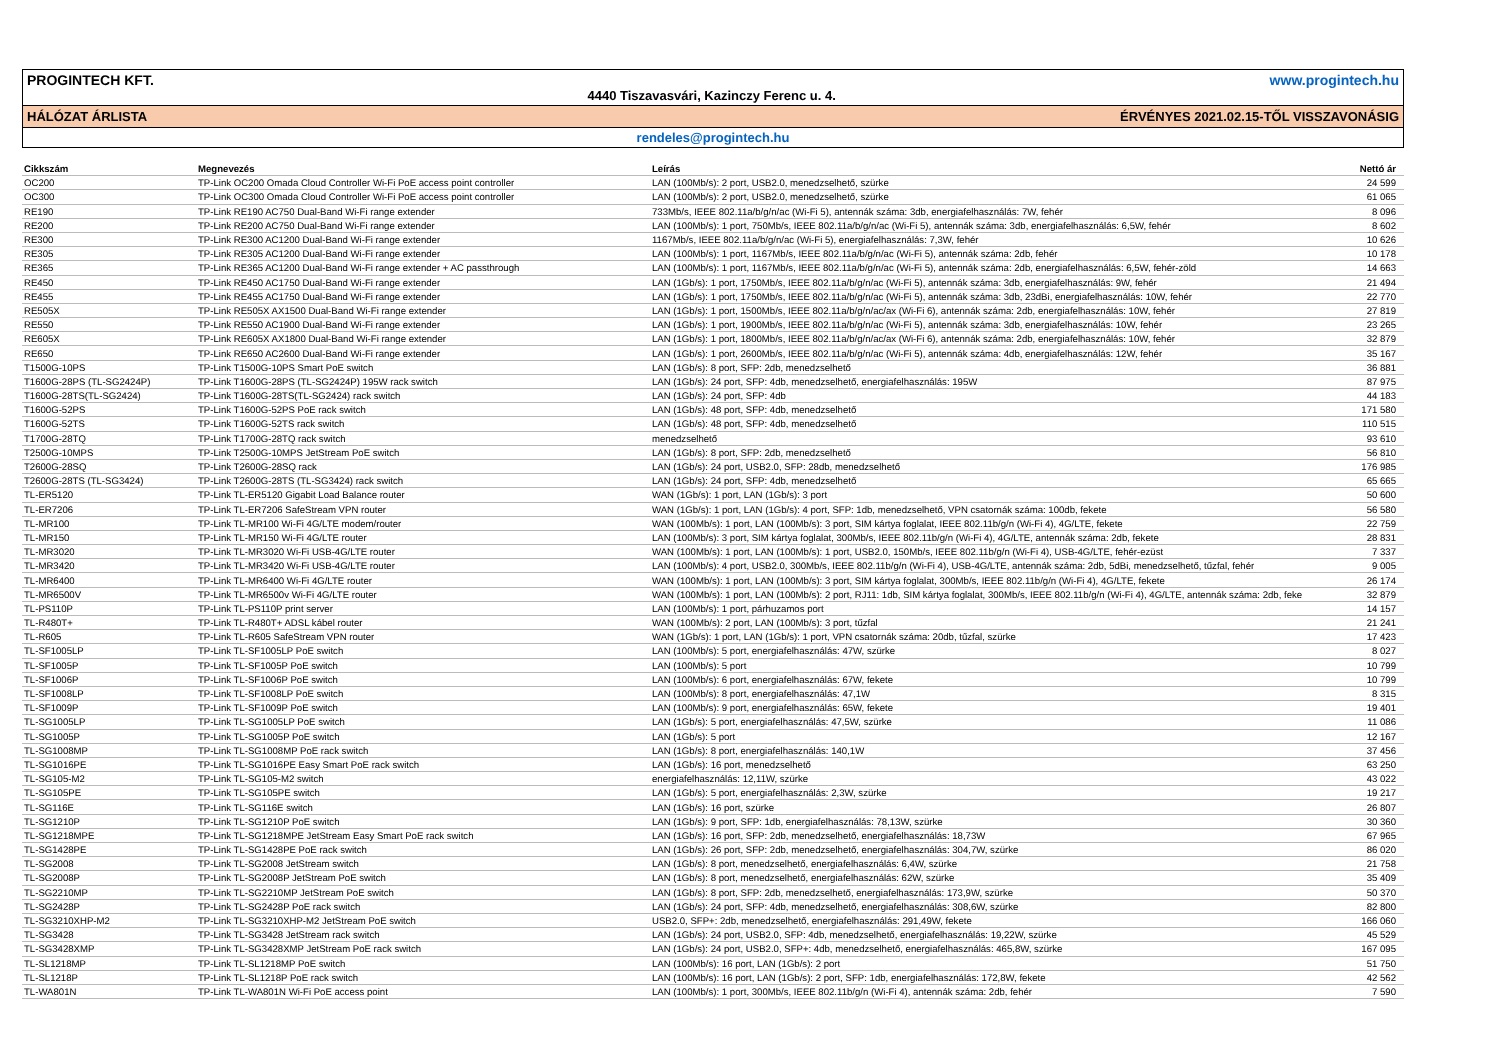PROGINTECH KFT. 4440 Tiszavasvári, Kazinczy Ferenc u. 4. www.progintech.hu
HÁLÓZAT ÁRLISTA ÉRVÉNYES 2021.02.15-TŐL VISSZAVONÁSIG
rendeles@progintech.hu
| Cikkszám | Megnevezés | Leírás | Nettó ár |
| --- | --- | --- | --- |
| OC200 | TP-Link OC200 Omada Cloud Controller Wi-Fi PoE access point controller | LAN (100Mb/s): 2 port, USB2.0, menedzselhető, szürke | 24 599 |
| OC300 | TP-Link OC300 Omada Cloud Controller Wi-Fi PoE access point controller | LAN (100Mb/s): 2 port, USB2.0, menedzselhető, szürke | 61 065 |
| RE190 | TP-Link RE190 AC750 Dual-Band Wi-Fi range extender | 733Mb/s, IEEE 802.11a/b/g/n/ac (Wi-Fi 5), antennák száma: 3db, energiafelhasználás: 7W, fehér | 8 096 |
| RE200 | TP-Link RE200 AC750 Dual-Band Wi-Fi range extender | LAN (100Mb/s): 1 port, 750Mb/s, IEEE 802.11a/b/g/n/ac (Wi-Fi 5), antennák száma: 3db, energiafelhasználás: 6,5W, fehér | 8 602 |
| RE300 | TP-Link RE300 AC1200 Dual-Band Wi-Fi range extender | 1167Mb/s, IEEE 802.11a/b/g/n/ac (Wi-Fi 5), energiafelhasználás: 7,3W, fehér | 10 626 |
| RE305 | TP-Link RE305 AC1200 Dual-Band Wi-Fi range extender | LAN (100Mb/s): 1 port, 1167Mb/s, IEEE 802.11a/b/g/n/ac (Wi-Fi 5), antennák száma: 2db, fehér | 10 178 |
| RE365 | TP-Link RE365 AC1200 Dual-Band Wi-Fi range extender + AC passthrough | LAN (100Mb/s): 1 port, 1167Mb/s, IEEE 802.11a/b/g/n/ac (Wi-Fi 5), antennák száma: 2db, energiafelhasználás: 6,5W, fehér-zöld | 14 663 |
| RE450 | TP-Link RE450 AC1750 Dual-Band Wi-Fi range extender | LAN (1Gb/s): 1 port, 1750Mb/s, IEEE 802.11a/b/g/n/ac (Wi-Fi 5), antennák száma: 3db, energiafelhasználás: 9W, fehér | 21 494 |
| RE455 | TP-Link RE455 AC1750 Dual-Band Wi-Fi range extender | LAN (1Gb/s): 1 port, 1750Mb/s, IEEE 802.11a/b/g/n/ac (Wi-Fi 5), antennák száma: 3db, 23dBi, energiafelhasználás: 10W, fehér | 22 770 |
| RE505X | TP-Link RE505X AX1500 Dual-Band Wi-Fi range extender | LAN (1Gb/s): 1 port, 1500Mb/s, IEEE 802.11a/b/g/n/ac/ax (Wi-Fi 6), antennák száma: 2db, energiafelhasználás: 10W, fehér | 27 819 |
| RE550 | TP-Link RE550 AC1900 Dual-Band Wi-Fi range extender | LAN (1Gb/s): 1 port, 1900Mb/s, IEEE 802.11a/b/g/n/ac (Wi-Fi 5), antennák száma: 3db, energiafelhasználás: 10W, fehér | 23 265 |
| RE605X | TP-Link RE605X AX1800 Dual-Band Wi-Fi range extender | LAN (1Gb/s): 1 port, 1800Mb/s, IEEE 802.11a/b/g/n/ac/ax (Wi-Fi 6), antennák száma: 2db, energiafelhasználás: 10W, fehér | 32 879 |
| RE650 | TP-Link RE650 AC2600 Dual-Band Wi-Fi range extender | LAN (1Gb/s): 1 port, 2600Mb/s, IEEE 802.11a/b/g/n/ac (Wi-Fi 5), antennák száma: 4db, energiafelhasználás: 12W, fehér | 35 167 |
| T1500G-10PS | TP-Link T1500G-10PS Smart PoE switch | LAN (1Gb/s): 8 port, SFP: 2db, menedzselhető | 36 881 |
| T1600G-28PS (TL-SG2424P) | TP-Link T1600G-28PS (TL-SG2424P) 195W rack switch | LAN (1Gb/s): 24 port, SFP: 4db, menedzselhető, energiafelhasználás: 195W | 87 975 |
| T1600G-28TS(TL-SG2424) | TP-Link T1600G-28TS(TL-SG2424) rack switch | LAN (1Gb/s): 24 port, SFP: 4db | 44 183 |
| T1600G-52PS | TP-Link T1600G-52PS PoE rack switch | LAN (1Gb/s): 48 port, SFP: 4db, menedzselhető | 171 580 |
| T1600G-52TS | TP-Link T1600G-52TS rack switch | LAN (1Gb/s): 48 port, SFP: 4db, menedzselhető | 110 515 |
| T1700G-28TQ | TP-Link T1700G-28TQ rack switch | menedzselhető | 93 610 |
| T2500G-10MPS | TP-Link T2500G-10MPS JetStream PoE switch | LAN (1Gb/s): 8 port, SFP: 2db, menedzselhető | 56 810 |
| T2600G-28SQ | TP-Link T2600G-28SQ rack | LAN (1Gb/s): 24 port, USB2.0, SFP: 28db, menedzselhető | 176 985 |
| T2600G-28TS (TL-SG3424) | TP-Link T2600G-28TS (TL-SG3424) rack switch | LAN (1Gb/s): 24 port, SFP: 4db, menedzselhető | 65 665 |
| TL-ER5120 | TP-Link TL-ER5120 Gigabit Load Balance router | WAN (1Gb/s): 1 port, LAN (1Gb/s): 3 port | 50 600 |
| TL-ER7206 | TP-Link TL-ER7206 SafeStream VPN router | WAN (1Gb/s): 1 port, LAN (1Gb/s): 4 port, SFP: 1db, menedzselhető, VPN csatornák száma: 100db, fekete | 56 580 |
| TL-MR100 | TP-Link TL-MR100 Wi-Fi 4G/LTE modem/router | WAN (100Mb/s): 1 port, LAN (100Mb/s): 3 port, SIM kártya foglalat, IEEE 802.11b/g/n (Wi-Fi 4), 4G/LTE, fekete | 22 759 |
| TL-MR150 | TP-Link TL-MR150 Wi-Fi 4G/LTE router | LAN (100Mb/s): 3 port, SIM kártya foglalat, 300Mb/s, IEEE 802.11b/g/n (Wi-Fi 4), 4G/LTE, antennák száma: 2db, fekete | 28 831 |
| TL-MR3020 | TP-Link TL-MR3020 Wi-Fi USB-4G/LTE router | WAN (100Mb/s): 1 port, LAN (100Mb/s): 1 port, USB2.0, 150Mb/s, IEEE 802.11b/g/n (Wi-Fi 4), USB-4G/LTE, fehér-ezüst | 7 337 |
| TL-MR3420 | TP-Link TL-MR3420 Wi-Fi USB-4G/LTE router | LAN (100Mb/s): 4 port, USB2.0, 300Mb/s, IEEE 802.11b/g/n (Wi-Fi 4), USB-4G/LTE, antennák száma: 2db, 5dBi, menedzselhető, tűzfal, fehér | 9 005 |
| TL-MR6400 | TP-Link TL-MR6400 Wi-Fi 4G/LTE router | WAN (100Mb/s): 1 port, LAN (100Mb/s): 3 port, SIM kártya foglalat, 300Mb/s, IEEE 802.11b/g/n (Wi-Fi 4), 4G/LTE, fekete | 26 174 |
| TL-MR6500V | TP-Link TL-MR6500v Wi-Fi 4G/LTE router | WAN (100Mb/s): 1 port, LAN (100Mb/s): 2 port, RJ11: 1db, SIM kártya foglalat, 300Mb/s, IEEE 802.11b/g/n (Wi-Fi 4), 4G/LTE, antennák száma: 2db, feke | 32 879 |
| TL-PS110P | TP-Link TL-PS110P print server | LAN (100Mb/s): 1 port, párhuzamos port | 14 157 |
| TL-R480T+ | TP-Link TL-R480T+ ADSL kábel router | WAN (100Mb/s): 2 port, LAN (100Mb/s): 3 port, tűzfal | 21 241 |
| TL-R605 | TP-Link TL-R605 SafeStream VPN router | WAN (1Gb/s): 1 port, LAN (1Gb/s): 1 port, VPN csatornák száma: 20db, tűzfal, szürke | 17 423 |
| TL-SF1005LP | TP-Link TL-SF1005LP PoE switch | LAN (100Mb/s): 5 port, energiafelhasználás: 47W, szürke | 8 027 |
| TL-SF1005P | TP-Link TL-SF1005P PoE switch | LAN (100Mb/s): 5 port | 10 799 |
| TL-SF1006P | TP-Link TL-SF1006P PoE switch | LAN (100Mb/s): 6 port, energiafelhasználás: 67W, fekete | 10 799 |
| TL-SF1008LP | TP-Link TL-SF1008LP PoE switch | LAN (100Mb/s): 8 port, energiafelhasználás: 47,1W | 8 315 |
| TL-SF1009P | TP-Link TL-SF1009P PoE switch | LAN (100Mb/s): 9 port, energiafelhasználás: 65W, fekete | 19 401 |
| TL-SG1005LP | TP-Link TL-SG1005LP PoE switch | LAN (1Gb/s): 5 port, energiafelhasználás: 47,5W, szürke | 11 086 |
| TL-SG1005P | TP-Link TL-SG1005P PoE switch | LAN (1Gb/s): 5 port | 12 167 |
| TL-SG1008MP | TP-Link TL-SG1008MP PoE rack switch | LAN (1Gb/s): 8 port, energiafelhasználás: 140,1W | 37 456 |
| TL-SG1016PE | TP-Link TL-SG1016PE Easy Smart PoE rack switch | LAN (1Gb/s): 16 port, menedzselhető | 63 250 |
| TL-SG105-M2 | TP-Link TL-SG105-M2 switch | energiafelhasználás: 12,11W, szürke | 43 022 |
| TL-SG105PE | TP-Link TL-SG105PE switch | LAN (1Gb/s): 5 port, energiafelhasználás: 2,3W, szürke | 19 217 |
| TL-SG116E | TP-Link TL-SG116E switch | LAN (1Gb/s): 16 port, szürke | 26 807 |
| TL-SG1210P | TP-Link TL-SG1210P PoE switch | LAN (1Gb/s): 9 port, SFP: 1db, energiafelhasználás: 78,13W, szürke | 30 360 |
| TL-SG1218MPE | TP-Link TL-SG1218MPE JetStream Easy Smart PoE rack switch | LAN (1Gb/s): 16 port, SFP: 2db, menedzselhető, energiafelhasználás: 18,73W | 67 965 |
| TL-SG1428PE | TP-Link TL-SG1428PE PoE rack switch | LAN (1Gb/s): 26 port, SFP: 2db, menedzselhető, energiafelhasználás: 304,7W, szürke | 86 020 |
| TL-SG2008 | TP-Link TL-SG2008 JetStream switch | LAN (1Gb/s): 8 port, menedzselhető, energiafelhasználás: 6,4W, szürke | 21 758 |
| TL-SG2008P | TP-Link TL-SG2008P JetStream PoE switch | LAN (1Gb/s): 8 port, menedzselhető, energiafelhasználás: 62W, szürke | 35 409 |
| TL-SG2210MP | TP-Link TL-SG2210MP JetStream PoE switch | LAN (1Gb/s): 8 port, SFP: 2db, menedzselhető, energiafelhasználás: 173,9W, szürke | 50 370 |
| TL-SG2428P | TP-Link TL-SG2428P PoE rack switch | LAN (1Gb/s): 24 port, SFP: 4db, menedzselhető, energiafelhasználás: 308,6W, szürke | 82 800 |
| TL-SG3210XHP-M2 | TP-Link TL-SG3210XHP-M2 JetStream PoE switch | USB2.0, SFP+: 2db, menedzselhető, energiafelhasználás: 291,49W, fekete | 166 060 |
| TL-SG3428 | TP-Link TL-SG3428 JetStream rack switch | LAN (1Gb/s): 24 port, USB2.0, SFP: 4db, menedzselhető, energiafelhasználás: 19,22W, szürke | 45 529 |
| TL-SG3428XMP | TP-Link TL-SG3428XMP JetStream PoE rack switch | LAN (1Gb/s): 24 port, USB2.0, SFP+: 4db, menedzselhető, energiafelhasználás: 465,8W, szürke | 167 095 |
| TL-SL1218MP | TP-Link TL-SL1218MP PoE switch | LAN (100Mb/s): 16 port, LAN (1Gb/s): 2 port | 51 750 |
| TL-SL1218P | TP-Link TL-SL1218P PoE rack switch | LAN (100Mb/s): 16 port, LAN (1Gb/s): 2 port, SFP: 1db, energiafelhasználás: 172,8W, fekete | 42 562 |
| TL-WA801N | TP-Link TL-WA801N Wi-Fi PoE access point | LAN (100Mb/s): 1 port, 300Mb/s, IEEE 802.11b/g/n (Wi-Fi 4), antennák száma: 2db, fehér | 7 590 |